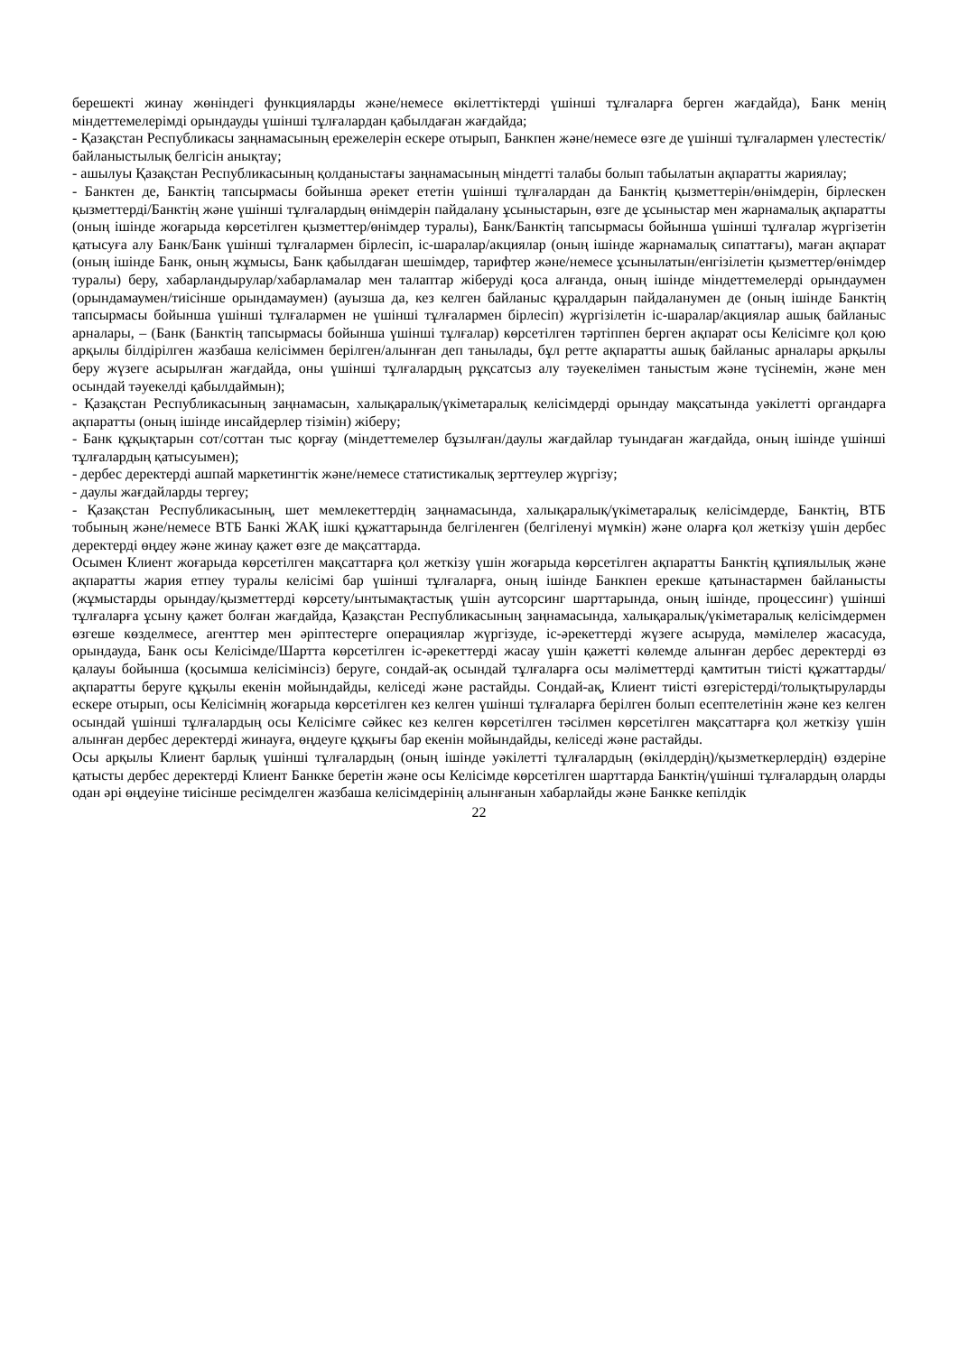берешекті жинау жөніндегі функцияларды және/немесе өкілеттіктерді үшінші тұлғаларға берген жағдайда), Банк менің міндеттемелерімді орындауды үшінші тұлғалардан қабылдаған жағдайда;
- Қазақстан Республикасы заңнамасының ережелерін ескере отырып, Банкпен және/немесе өзге де үшінші тұлғалармен үлестестік/байланыстылық белгісін анықтау;
- ашылуы Қазақстан Республикасының қолданыстағы заңнамасының міндетті талабы болып табылатын ақпаратты жариялау;
- Банктен де, Банктің тапсырмасы бойынша әрекет ететін үшінші тұлғалардан да Банктің қызметтерін/өнімдерін, бірлескен қызметтерді/Банктің және үшінші тұлғалардың өнімдерін пайдалану ұсыныстарын, өзге де ұсыныстар мен жарнамалық ақпаратты (оның ішінде жоғарыда көрсетілген қызметтер/өнімдер туралы), Банк/Банктің тапсырмасы бойынша үшінші тұлғалар жүргізетін қатысуға алу Банк/Банк үшінші тұлғалармен бірлесіп, іс-шаралар/акциялар (оның ішінде жарнамалық сипаттағы), маған ақпарат (оның ішінде Банк, оның жұмысы, Банк қабылдаған шешімдер, тарифтер және/немесе ұсынылатын/енгізілетін қызметтер/өнімдер туралы) беру, хабарландырулар/хабарламалар мен талаптар жіберуді қоса алғанда, оның ішінде міндеттемелерді орындаумен (орындамаумен/тиісінше орындамаумен) (ауызша да, кез келген байланыс құралдарын пайдаланумен де (оның ішінде Банктің тапсырмасы бойынша үшінші тұлғалармен не үшінші тұлғалармен бірлесіп) жүргізілетін іс-шаралар/акциялар ашық байланыс арналары, – (Банк (Банктің тапсырмасы бойынша үшінші тұлғалар) көрсетілген тәртіппен берген ақпарат осы Келісімге қол қою арқылы білдірілген жазбаша келісіммен берілген/алынған деп танылады, бұл ретте ақпаратты ашық байланыс арналары арқылы беру жүзеге асырылған жағдайда, оны үшінші тұлғалардың рұқсатсыз алу тәуекелімен таныстым және түсінемін, және мен осындай тәуекелді қабылдаймын);
- Қазақстан Республикасының заңнамасын, халықаралық/үкіметаралық келісімдерді орындау мақсатында уәкілетті органдарға ақпаратты (оның ішінде инсайдерлер тізімін) жіберу;
- Банк құқықтарын сот/соттан тыс қорғау (міндеттемелер бұзылған/даулы жағдайлар туындаған жағдайда, оның ішінде үшінші тұлғалардың қатысуымен);
- дербес деректерді ашпай маркетингтік және/немесе статистикалық зерттеулер жүргізу;
- даулы жағдайларды тергеу;
- Қазақстан Республикасының, шет мемлекеттердің заңнамасында, халықаралық/үкіметаралық келісімдерде, Банктің, ВТБ тобының және/немесе ВТБ Банкі ЖАҚ ішкі құжаттарында белгіленген (белгіленуі мүмкін) және оларға қол жеткізу үшін дербес деректерді өңдеу және жинау қажет өзге де мақсаттарда.
Осымен Клиент жоғарыда көрсетілген мақсаттарға қол жеткізу үшін жоғарыда көрсетілген ақпаратты Банктің құпиялылық және ақпаратты жария етпеу туралы келісімі бар үшінші тұлғаларға, оның ішінде Банкпен ерекше қатынастармен байланысты (жұмыстарды орындау/қызметтерді көрсету/ынтымақтастық үшін аутсорсинг шарттарында, оның ішінде, процессинг) үшінші тұлғаларға ұсыну қажет болған жағдайда, Қазақстан Республикасының заңнамасында, халықаралық/үкіметаралық келісімдермен өзгеше көзделмесе, агенттер мен әріптестерге операциялар жүргізуде, іс-әрекеттерді жүзеге асыруда, мәмілелер жасасуда, орындауда, Банк осы Келісімде/Шартта көрсетілген іс-әрекеттерді жасау үшін қажетті көлемде алынған дербес деректерді өз қалауы бойынша (қосымша келісімінсіз) беруге, сондай-ақ осындай тұлғаларға осы мәліметтерді қамтитын тиісті құжаттарды/ ақпаратты беруге құқылы екенін мойындайды, келіседі және растайды. Сондай-ақ, Клиент тиісті өзгерістерді/толықтыруларды ескере отырып, осы Келісімнің жоғарыда көрсетілген кез келген үшінші тұлғаларға берілген болып есептелетінін және кез келген осындай үшінші тұлғалардың осы Келісімге сәйкес кез келген көрсетілген тәсілмен көрсетілген мақсаттарға қол жеткізу үшін алынған дербес деректерді жинауға, өңдеуге құқығы бар екенін мойындайды, келіседі және растайды.
Осы арқылы Клиент барлық үшінші тұлғалардың (оның ішінде уәкілетті тұлғалардың (өкілдердің)/қызметкерлердің) өздеріне қатысты дербес деректерді Клиент Банкке беретін және осы Келісімде көрсетілген шарттарда Банктің/үшінші тұлғалардың оларды одан әрі өңдеуіне тиісінше ресімделген жазбаша келісімдерінің алынғанын хабарлайды және Банкке кепілдік
22